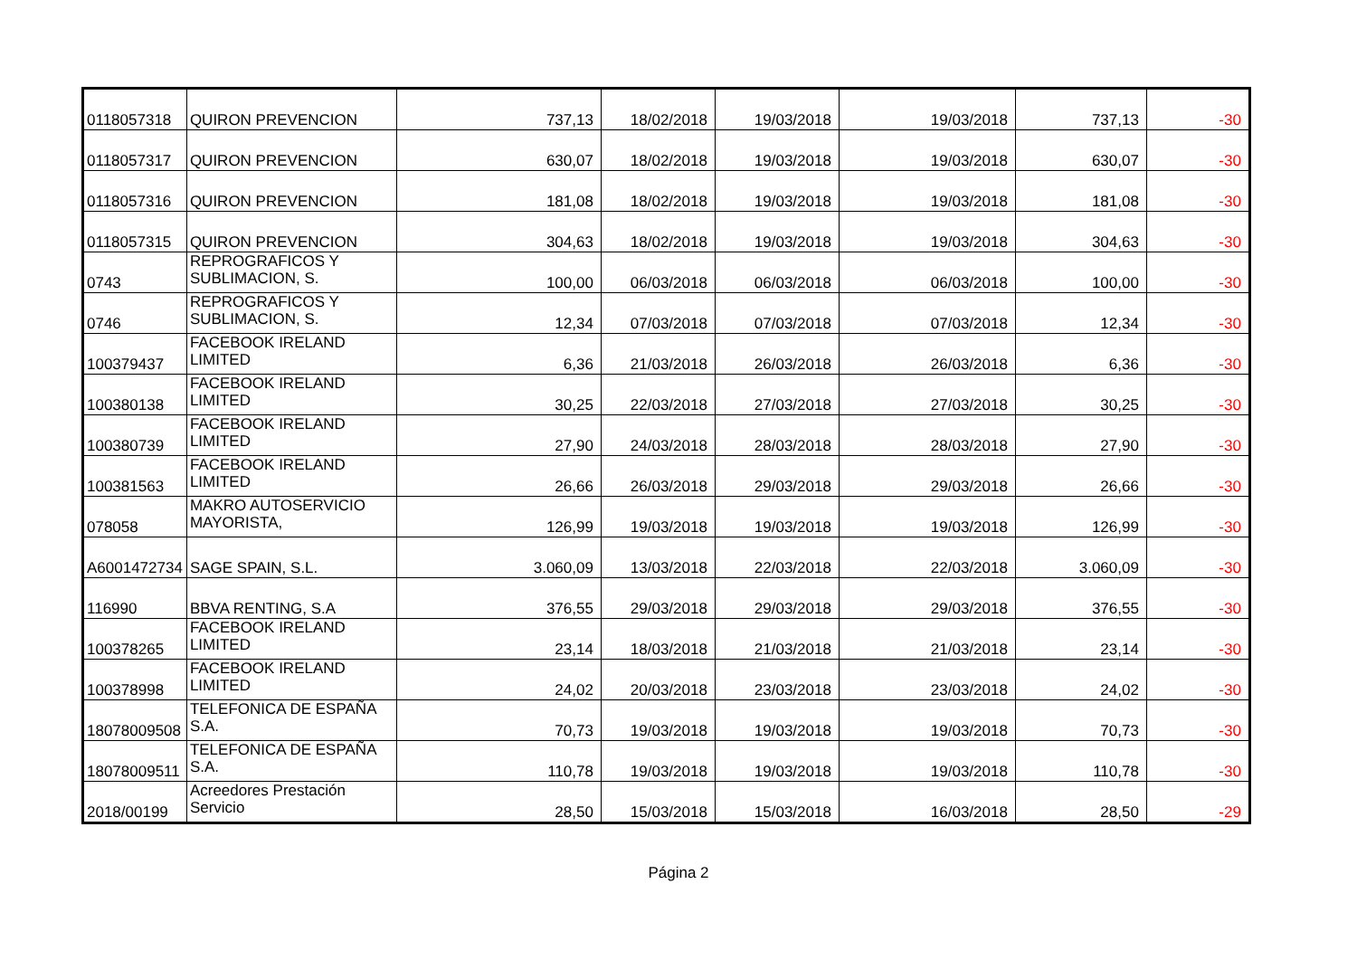| 0118057318 | QUIRON PREVENCION | 737,13 | 18/02/2018 | 19/03/2018 | 19/03/2018 | 737,13 | -30 |
| 0118057317 | QUIRON PREVENCION | 630,07 | 18/02/2018 | 19/03/2018 | 19/03/2018 | 630,07 | -30 |
| 0118057316 | QUIRON PREVENCION | 181,08 | 18/02/2018 | 19/03/2018 | 19/03/2018 | 181,08 | -30 |
| 0118057315 | QUIRON PREVENCION | 304,63 | 18/02/2018 | 19/03/2018 | 19/03/2018 | 304,63 | -30 |
| 0743 | REPROGRAFICOS Y SUBLIMACION, S. | 100,00 | 06/03/2018 | 06/03/2018 | 06/03/2018 | 100,00 | -30 |
| 0746 | REPROGRAFICOS Y SUBLIMACION, S. | 12,34 | 07/03/2018 | 07/03/2018 | 07/03/2018 | 12,34 | -30 |
| 100379437 | FACEBOOK IRELAND LIMITED | 6,36 | 21/03/2018 | 26/03/2018 | 26/03/2018 | 6,36 | -30 |
| 100380138 | FACEBOOK IRELAND LIMITED | 30,25 | 22/03/2018 | 27/03/2018 | 27/03/2018 | 30,25 | -30 |
| 100380739 | FACEBOOK IRELAND LIMITED | 27,90 | 24/03/2018 | 28/03/2018 | 28/03/2018 | 27,90 | -30 |
| 100381563 | FACEBOOK IRELAND LIMITED | 26,66 | 26/03/2018 | 29/03/2018 | 29/03/2018 | 26,66 | -30 |
| 078058 | MAKRO AUTOSERVICIO MAYORISTA, | 126,99 | 19/03/2018 | 19/03/2018 | 19/03/2018 | 126,99 | -30 |
| A6001472734 | SAGE SPAIN, S.L. | 3.060,09 | 13/03/2018 | 22/03/2018 | 22/03/2018 | 3.060,09 | -30 |
| 116990 | BBVA RENTING, S.A | 376,55 | 29/03/2018 | 29/03/2018 | 29/03/2018 | 376,55 | -30 |
| 100378265 | FACEBOOK IRELAND LIMITED | 23,14 | 18/03/2018 | 21/03/2018 | 21/03/2018 | 23,14 | -30 |
| 100378998 | FACEBOOK IRELAND LIMITED | 24,02 | 20/03/2018 | 23/03/2018 | 23/03/2018 | 24,02 | -30 |
| 18078009508 | TELEFONICA DE ESPAÑA S.A. | 70,73 | 19/03/2018 | 19/03/2018 | 19/03/2018 | 70,73 | -30 |
| 18078009511 | TELEFONICA DE ESPAÑA S.A. | 110,78 | 19/03/2018 | 19/03/2018 | 19/03/2018 | 110,78 | -30 |
| 2018/00199 | Acreedores Prestación Servicio | 28,50 | 15/03/2018 | 15/03/2018 | 16/03/2018 | 28,50 | -29 |
Página 2